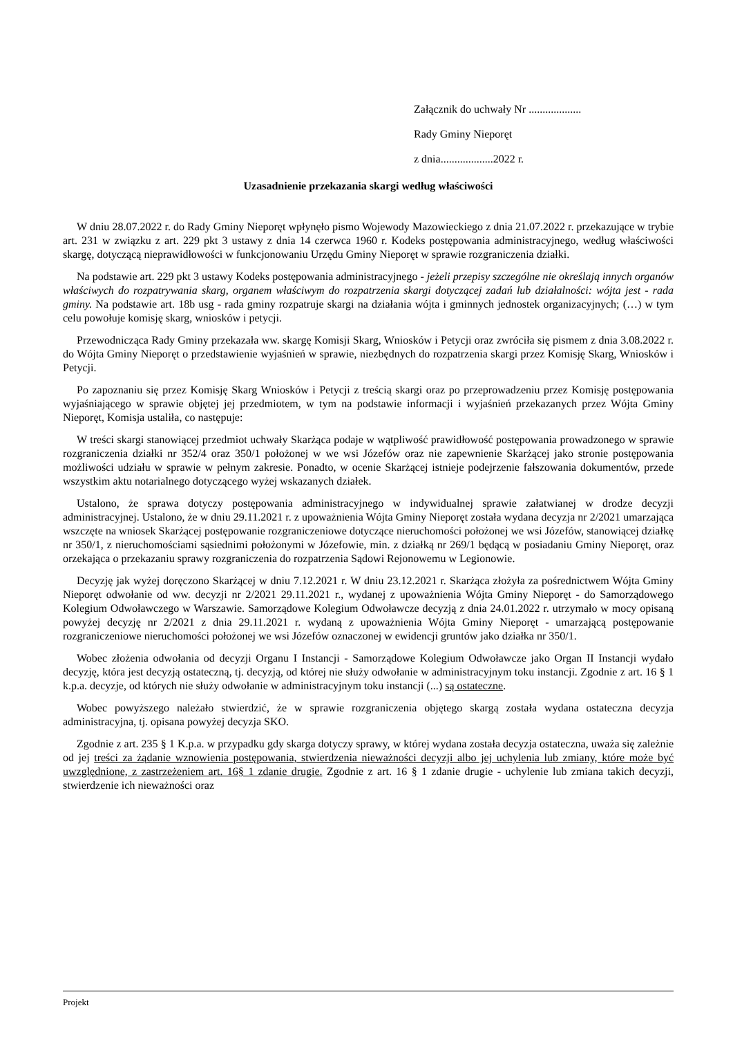Załącznik do uchwały Nr ...................
Rady Gminy Nieporęt
z dnia...................2022 r.
Uzasadnienie przekazania skargi według właściwości
W dniu 28.07.2022 r. do Rady Gminy Nieporęt wpłynęło pismo Wojewody Mazowieckiego z dnia 21.07.2022 r. przekazujące w trybie art. 231 w związku z art. 229 pkt 3 ustawy z dnia 14 czerwca 1960 r. Kodeks postępowania administracyjnego, według właściwości skargę, dotyczącą nieprawidłowości w funkcjonowaniu Urzędu Gminy Nieporęt w sprawie rozgraniczenia działki.
Na podstawie art. 229 pkt 3 ustawy Kodeks postępowania administracyjnego - jeżeli przepisy szczególne nie określają innych organów właściwych do rozpatrywania skarg, organem właściwym do rozpatrzenia skargi dotyczącej zadań lub działalności: wójta jest - rada gminy. Na podstawie art. 18b usg - rada gminy rozpatruje skargi na działania wójta i gminnych jednostek organizacyjnych; (…) w tym celu powołuje komisję skarg, wniosków i petycji.
Przewodnicząca Rady Gminy przekazała ww. skargę Komisji Skarg, Wniosków i Petycji oraz zwróciła się pismem z dnia 3.08.2022 r. do Wójta Gminy Nieporęt o przedstawienie wyjaśnień w sprawie, niezbędnych do rozpatrzenia skargi przez Komisję Skarg, Wniosków i Petycji.
Po zapoznaniu się przez Komisję Skarg Wniosków i Petycji z treścią skargi oraz po przeprowadzeniu przez Komisję postępowania wyjaśniającego w sprawie objętej jej przedmiotem, w tym na podstawie informacji i wyjaśnień przekazanych przez Wójta Gminy Nieporęt, Komisja ustaliła, co następuje:
W treści skargi stanowiącej przedmiot uchwały Skarżąca podaje w wątpliwość prawidłowość postępowania prowadzonego w sprawie rozgraniczenia działki nr 352/4 oraz 350/1 położonej w we wsi Józefów oraz nie zapewnienie Skarżącej jako stronie postępowania możliwości udziału w sprawie w pełnym zakresie. Ponadto, w ocenie Skarżącej istnieje podejrzenie fałszowania dokumentów, przede wszystkim aktu notarialnego dotyczącego wyżej wskazanych działek.
Ustalono, że sprawa dotyczy postępowania administracyjnego w indywidualnej sprawie załatwianej w drodze decyzji administracyjnej. Ustalono, że w dniu 29.11.2021 r. z upoważnienia Wójta Gminy Nieporęt została wydana decyzja nr 2/2021 umarzająca wszczęte na wniosek Skarżącej postępowanie rozgraniczeniowe dotyczące nieruchomości położonej we wsi Józefów, stanowiącej działkę nr 350/1, z nieruchomościami sąsiednimi położonymi w Józefowie, min. z działką nr 269/1 będącą w posiadaniu Gminy Nieporęt, oraz orzekająca o przekazaniu sprawy rozgraniczenia do rozpatrzenia Sądowi Rejonowemu w Legionowie.
Decyzję jak wyżej doręczono Skarżącej w dniu 7.12.2021 r. W dniu 23.12.2021 r. Skarżąca złożyła za pośrednictwem Wójta Gminy Nieporęt odwołanie od ww. decyzji nr 2/2021 29.11.2021 r., wydanej z upoważnienia Wójta Gminy Nieporęt - do Samorządowego Kolegium Odwoławczego w Warszawie. Samorządowe Kolegium Odwoławcze decyzją z dnia 24.01.2022 r. utrzymało w mocy opisaną powyżej decyzję nr 2/2021 z dnia 29.11.2021 r. wydaną z upoważnienia Wójta Gminy Nieporęt - umarzającą postępowanie rozgraniczeniowe nieruchomości położonej we wsi Józefów oznaczonej w ewidencji gruntów jako działka nr 350/1.
Wobec złożenia odwołania od decyzji Organu I Instancji - Samorządowe Kolegium Odwoławcze jako Organ II Instancji wydało decyzję, która jest decyzją ostateczną, tj. decyzją, od której nie służy odwołanie w administracyjnym toku instancji. Zgodnie z art. 16 § 1 k.p.a. decyzje, od których nie służy odwołanie w administracyjnym toku instancji (...) są ostateczne.
Wobec powyższego należało stwierdzić, że w sprawie rozgraniczenia objętego skargą została wydana ostateczna decyzja administracyjna, tj. opisana powyżej decyzja SKO.
Zgodnie z art. 235 § 1 K.p.a. w przypadku gdy skarga dotyczy sprawy, w której wydana została decyzja ostateczna, uważa się zależnie od jej treści za żądanie wznowienia postępowania, stwierdzenia nieważności decyzji albo jej uchylenia lub zmiany, które może być uwzględnione, z zastrzeżeniem art. 16§ 1 zdanie drugie. Zgodnie z art. 16 § 1 zdanie drugie - uchylenie lub zmiana takich decyzji, stwierdzenie ich nieważności oraz
Projekt